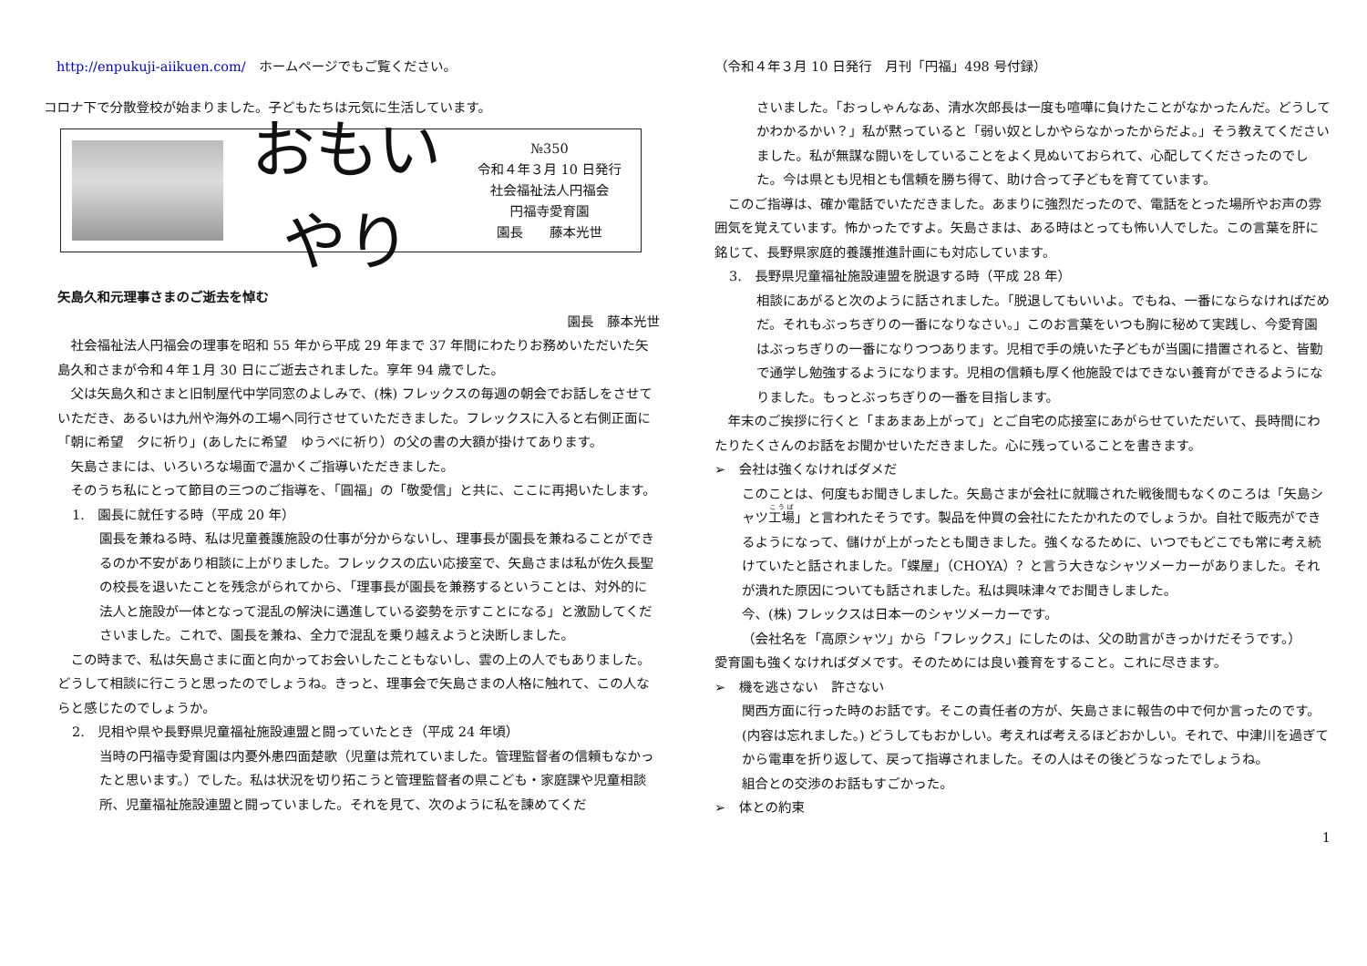http://enpukuji-aiikuen.com/　ホームページでもご覧ください。
コロナ下で分散登校が始まりました。子どもたちは元気に生活しています。
おもいやり
№350
令和４年３月 10 日発行
社会福祉法人円福会
円福寺愛育園
園長　　藤本光世
矢島久和元理事さまのご逝去を悼む
園長　藤本光世
社会福祉法人円福会の理事を昭和 55 年から平成 29 年まで 37 年間にわたりお務めいただいた矢島久和さまが令和４年１月 30 日にご逝去されました。享年 94 歳でした。
父は矢島久和さまと旧制屋代中学同窓のよしみで、(株) フレックスの毎週の朝会でお話しをさせていただき、あるいは九州や海外の工場へ同行させていただきました。フレックスに入ると右側正面に「朝に希望　夕に祈り」(あしたに希望　ゆうべに祈り）の父の書の大額が掛けてあります。
矢島さまには、いろいろな場面で温かくご指導いただきました。
そのうち私にとって節目の三つのご指導を、「圓福」の「敬愛信」と共に、ここに再掲いたします。
1.　園長に就任する時（平成 20 年）
園長を兼ねる時、私は児童養護施設の仕事が分からないし、理事長が園長を兼ねることができるのか不安があり相談に上がりました。フレックスの広い応接室で、矢島さまは私が佐久長聖の校長を退いたことを残念がられてから､「理事長が園長を兼務するということは、対外的に法人と施設が一体となって混乱の解決に邁進している姿勢を示すことになる」と激励してくださいました。これで、園長を兼ね、全力で混乱を乗り越えようと決断しました。
この時まで、私は矢島さまに面と向かってお会いしたこともないし、雲の上の人でもありました。どうして相談に行こうと思ったのでしょうね。きっと、理事会で矢島さまの人格に触れて、この人ならと感じたのでしょうか。
2.　児相や県や長野県児童福祉施設連盟と闘っていたとき（平成 24 年頃）
当時の円福寺愛育園は内憂外患四面楚歌（児童は荒れていました。管理監督者の信頼もなかったと思います。）でした。私は状況を切り拓こうと管理監督者の県こども・家庭課や児童相談所、児童福祉施設連盟と闘っていました。それを見て、次のように私を諫めてくだ
（令和４年３月 10 日発行　月刊「円福」498 号付録）
さいました。「おっしゃんなあ、清水次郎長は一度も喧嘩に負けたことがなかったんだ。どうしてかわかるかい？」私が黙っていると「弱い奴としかやらなかったからだよ。」そう教えてくださいました。私が無謀な闘いをしていることをよく見ぬいておられて、心配してくださったのでした。今は県とも児相とも信頼を勝ち得て、助け合って子どもを育てています。
このご指導は、確か電話でいただきました。あまりに強烈だったので、電話をとった場所やお声の雰囲気を覚えています。怖かったですよ。矢島さまは、ある時はとっても怖い人でした。この言葉を肝に銘じて、長野県家庭的養護推進計画にも対応しています。
3.　長野県児童福祉施設連盟を脱退する時（平成 28 年）
相談にあがると次のように話されました。「脱退してもいいよ。でもね、一番にならなければだめだ。それもぶっちぎりの一番になりなさい。」このお言葉をいつも胸に秘めて実践し、今愛育園はぶっちぎりの一番になりつつあります。児相で手の焼いた子どもが当園に措置されると、皆勤で通学し勉強するようになります。児相の信頼も厚く他施設ではできない養育ができるようになりました。もっとぶっちぎりの一番を目指します。
年末のご挨拶に行くと「まあまあ上がって」とご自宅の応接室にあがらせていただいて、長時間にわたりたくさんのお話をお聞かせいただきました。心に残っていることを書きます。
➢　会社は強くなければダメだ
このことは、何度もお聞きしました。矢島さまが会社に就職された戦後間もなくのころは「矢島シャツ工場」と言われたそうです。製品を仲買の会社にたたかれたのでしょうか。自社で販売ができるようになって、儲けが上がったとも聞きました。強くなるために、いつでもどこでも常に考え続けていたと話されました。「蝶屋」（CHOYA）？と言う大きなシャツメーカーがありました。それが潰れた原因についても話されました。私は興味津々でお聞きしました。
今、(株) フレックスは日本一のシャツメーカーです。
（会社名を「高原シャツ」から「フレックス」にしたのは、父の助言がきっかけだそうです。）
愛育園も強くなければダメです。そのためには良い養育をすること。これに尽きます。
➢　機を逃さない　許さない
関西方面に行った時のお話です。そこの責任者の方が、矢島さまに報告の中で何か言ったのです。(内容は忘れました。) どうしてもおかしい。考えれば考えるほどおかしい。それで、中津川を過ぎてから電車を折り返して、戻って指導されました。その人はその後どうなったでしょうね。
組合との交渉のお話もすごかった。
➢　体との約束
1